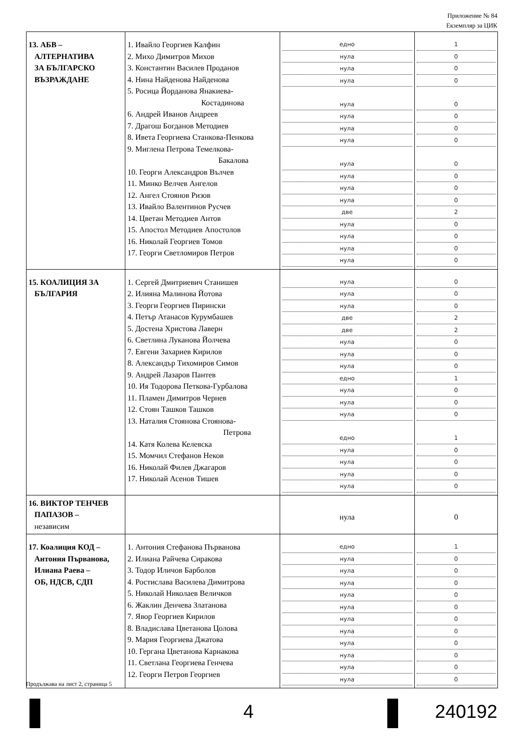Приложение № 84
Екземпляр за ЦИК
| 13. АБВ – АЛТЕРНАТИВА ЗА БЪЛГАРСКО ВЪЗРАЖДАНЕ | 1. Ивайло Георгиев Калфин 2. Михо Димитров Михов 3. Константин Василев Проданов 4. Нина Найденова Найденова 5. Росица Йорданова Янакиева- Костадинова 6. Андрей Иванов Андреев 7. Драгош Богданов Методиев 8. Ивета Георгиева Станкова-Пенкова 9. Миглена Петрова Темелкова- Бакалова 10. Георги Александров Вълчев 11. Минко Велчев Ангелов 12. Ангел Стоянов Ризов 13. Ивайло Валентинов Русчев 14. Цветан Методиев Антов 15. Апостол Методиев Апостолов 16. Николай Георгиев Томов 17. Георги Светломиров Петров | едно нула нула нула нула нула нула нула нула нула нула нула две нула нула нула нула | 1 0 0 0 0 0 0 0 0 0 0 0 2 0 0 0 0 |
| 15. КОАЛИЦИЯ ЗА БЪЛГАРИЯ | 1. Сергей Дмитриевич Станишев 2. Илияна Малинова Йотова 3. Георги Георгиев Пирински 4. Петър Атанасов Курумбашев 5. Достена Христова Лаверн 6. Светлина Луканова Йолчева 7. Евгени Захариев Кирилов 8. Александър Тихомиров Симов 9. Андрей Лазаров Пантев 10. Ия Тодорова Петкова-Гурбалова 11. Пламен Димитров Чернев 12. Стоян Ташков Ташков 13. Наталия Стоянова Стоянова- Петрова 14. Катя Колева Келевска 15. Момчил Стефанов Неков 16. Николай Филев Джагаров 17. Николай Асенов Тишев | нула нула нула две две нула нула нула едно нула нула нула едно нула нула нула нула | 0 0 0 2 2 0 0 0 1 0 0 0 1 0 0 0 0 |
| 16. ВИКТОР ТЕНЧЕВ ПАПАЗОВ – независим | | нула | 0 |
| 17. Коалиция КОД – Антония Първанова, Илиана Раева – ОБ, НДСВ, СДП | 1. Антония Стефанова Първанова 2. Илиана Райчева Сиракова 3. Тодор Иличов Барболов 4. Ростислава Василева Димитрова 5. Николай Николаев Величков 6. Жаклин Денчева Златанова 7. Явор Георгиев Кирилов 8. Владислава Цветанова Цолова 9. Мария Георгиева Джатова 10. Гергана Цветанова Карнакова 11. Светлана Георгиева Генчева 12. Георги Петров Георгиев | едно нула нула нула нула нула нула нула нула нула нула нула | 1 0 0 0 0 0 0 0 0 0 0 0 |
Продължава на лист 2, страница 5
4 240192